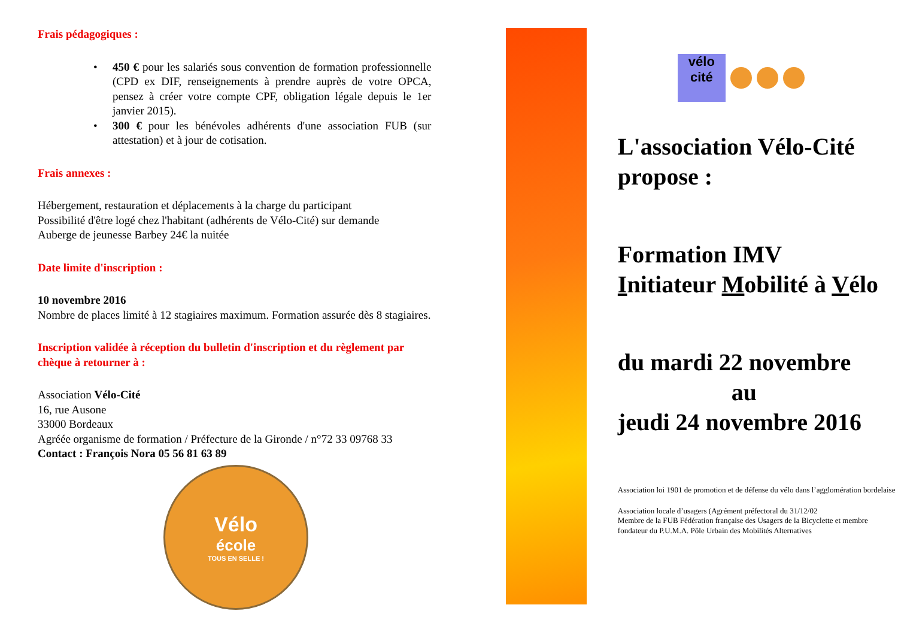Frais pédagogiques :
• 450 € pour les salariés sous convention de formation professionnelle (CPD ex DIF, renseignements à prendre auprès de votre OPCA, pensez à créer votre compte CPF, obligation légale depuis le 1er janvier 2015).
• 300 € pour les bénévoles adhérents d'une association FUB (sur attestation) et à jour de cotisation.
Frais annexes :
Hébergement, restauration et déplacements à la charge du participant
Possibilité d'être logé chez l'habitant (adhérents de Vélo-Cité) sur demande
Auberge de jeunesse Barbey 24€ la nuitée
Date limite d'inscription :
10 novembre 2016
Nombre de places limité à 12 stagiaires maximum. Formation assurée dès 8 stagiaires.
Inscription validée à réception du bulletin d'inscription et du règlement par chèque à retourner à :
Association Vélo-Cité
16, rue Ausone
33000 Bordeaux
Agréée organisme de formation / Préfecture de la Gironde / n°72 33 09768 33
Contact : François Nora 05 56 81 63 89
Vélo
école
TOUS EN SELLE !
vélo cité
L'association Vélo-Cité propose :
Formation IMV
Initiateur Mobilité à Vélo
du mardi 22 novembre
au
jeudi 24 novembre 2016
Association loi 1901 de promotion et de défense du vélo dans l’agglomération bordelaise
Association locale d’usagers (Agrément préfectoral du 31/12/02
Membre de la FUB Fédération française des Usagers de la Bicyclette et membre fondateur du P.U.M.A. Pôle Urbain des Mobilités Alternatives